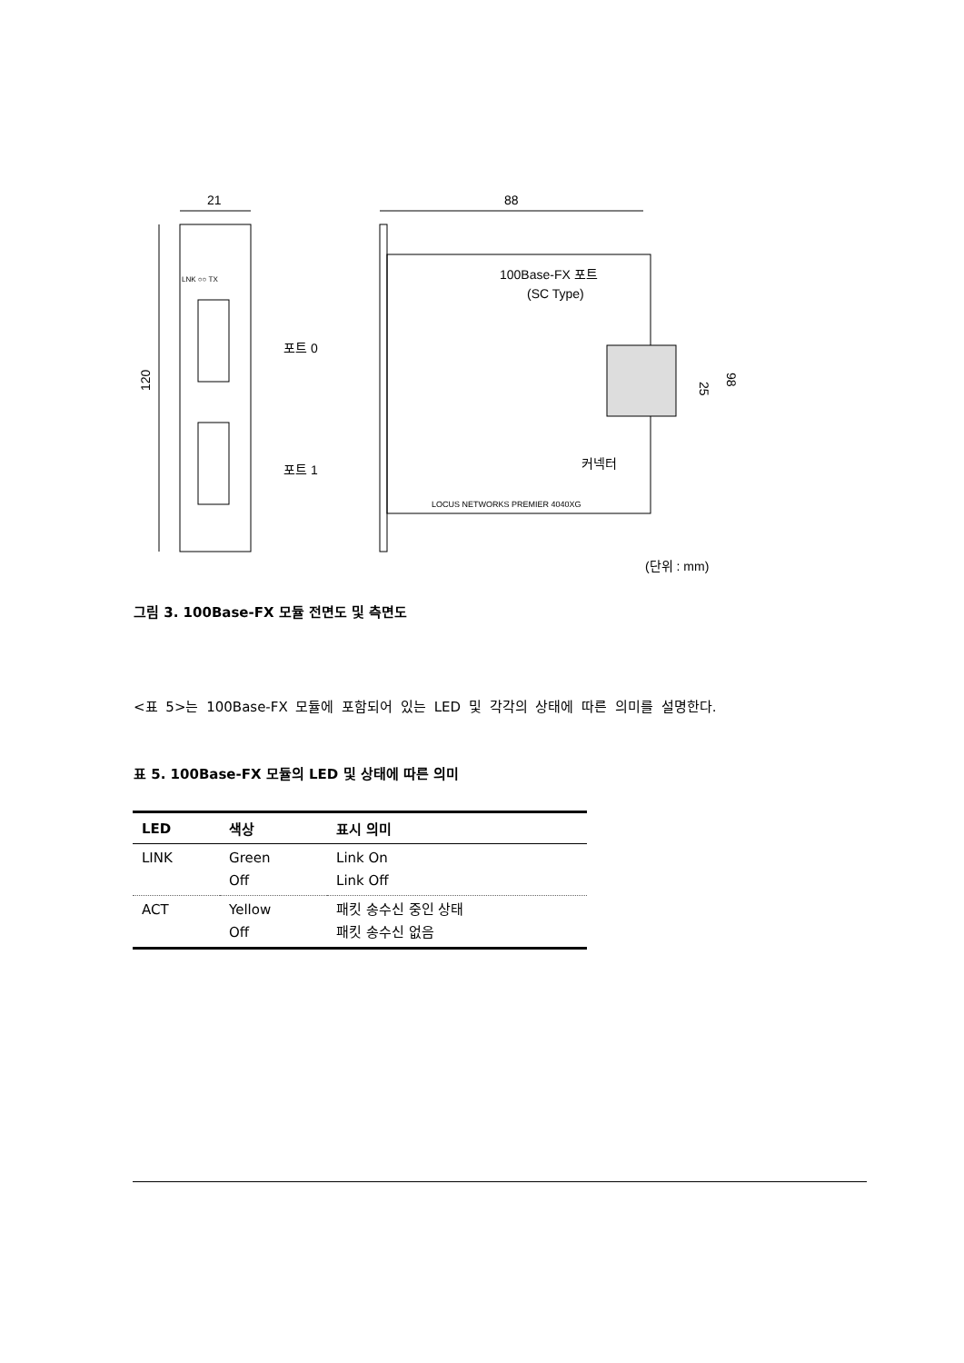21
120
LNK ○○ TX
포트 0
포트 1
100Base-FX 포트
(SC Type)
커넥터
LOCUS NETWORKS PREMIER 4040XG
88
25
98
(단위 : mm)
그림 3. 100Base-FX 모듈 전면도 및 측면도
<표 5>는 100Base-FX 모듈에 포함되어 있는 LED 및 각각의 상태에 따른 의미를 설명한다.
표 5. 100Base-FX 모듈의 LED 및 상태에 따른 의미
| LED | 색상 | 표시 의미 |
| --- | --- | --- |
| LINK | Green Off | Link On Link Off |
| ACT | Yellow Off | 패킷 송수신 중인 상태 패킷 송수신 없음 |